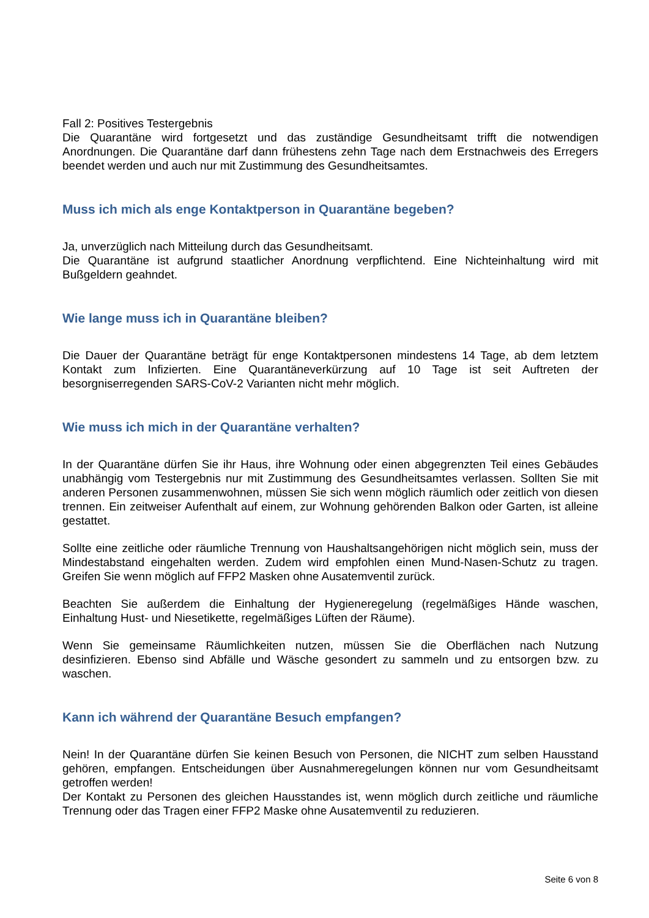Fall 2: Positives Testergebnis
Die Quarantäne wird fortgesetzt und das zuständige Gesundheitsamt trifft die notwendigen Anordnungen. Die Quarantäne darf dann frühestens zehn Tage nach dem Erstnachweis des Erregers beendet werden und auch nur mit Zustimmung des Gesundheitsamtes.
Muss ich mich als enge Kontaktperson in Quarantäne begeben?
Ja, unverzüglich nach Mitteilung durch das Gesundheitsamt.
Die Quarantäne ist aufgrund staatlicher Anordnung verpflichtend. Eine Nichteinhaltung wird mit Bußgeldern geahndet.
Wie lange muss ich in Quarantäne bleiben?
Die Dauer der Quarantäne beträgt für enge Kontaktpersonen mindestens 14 Tage, ab dem letztem Kontakt zum Infizierten. Eine Quarantäneverkürzung auf 10 Tage ist seit Auftreten der besorgniserregenden SARS-CoV-2 Varianten nicht mehr möglich.
Wie muss ich mich in der Quarantäne verhalten?
In der Quarantäne dürfen Sie ihr Haus, ihre Wohnung oder einen abgegrenzten Teil eines Gebäudes unabhängig vom Testergebnis nur mit Zustimmung des Gesundheitsamtes verlassen. Sollten Sie mit anderen Personen zusammenwohnen, müssen Sie sich wenn möglich räumlich oder zeitlich von diesen trennen. Ein zeitweiser Aufenthalt auf einem, zur Wohnung gehörenden Balkon oder Garten, ist alleine gestattet.
Sollte eine zeitliche oder räumliche Trennung von Haushaltsangehörigen nicht möglich sein, muss der Mindestabstand eingehalten werden. Zudem wird empfohlen einen Mund-Nasen-Schutz zu tragen. Greifen Sie wenn möglich auf FFP2 Masken ohne Ausatemventil zurück.
Beachten Sie außerdem die Einhaltung der Hygieneregelung (regelmäßiges Hände waschen, Einhaltung Hust- und Niesetikette, regelmäßiges Lüften der Räume).
Wenn Sie gemeinsame Räumlichkeiten nutzen, müssen Sie die Oberflächen nach Nutzung desinfizieren. Ebenso sind Abfälle und Wäsche gesondert zu sammeln und zu entsorgen bzw. zu waschen.
Kann ich während der Quarantäne Besuch empfangen?
Nein! In der Quarantäne dürfen Sie keinen Besuch von Personen, die NICHT zum selben Hausstand gehören, empfangen. Entscheidungen über Ausnahmeregelungen können nur vom Gesundheitsamt getroffen werden!
Der Kontakt zu Personen des gleichen Hausstandes ist, wenn möglich durch zeitliche und räumliche Trennung oder das Tragen einer FFP2 Maske ohne Ausatemventil zu reduzieren.
Seite 6 von 8